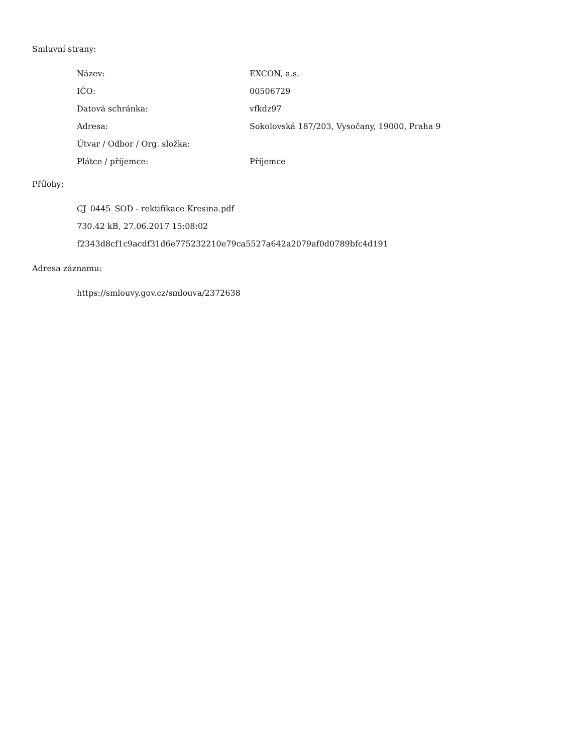Smluvní strany:
| Název: | EXCON, a.s. |
| IČO: | 00506729 |
| Datová schránka: | vfkdz97 |
| Adresa: | Sokolovská 187/203, Vysočany, 19000, Praha 9 |
| Útvar / Odbor / Org. složka: | |
| Plátce / příjemce: | Příjemce |
Přílohy:
CJ_0445_SOD - rektifikace Kresina.pdf
730.42 kB, 27.06.2017 15:08:02
f2343d8cf1c9acdf31d6e775232210e79ca5527a642a2079af0d0789bfc4d191
Adresa záznamu:
https://smlouvy.gov.cz/smlouva/2372638